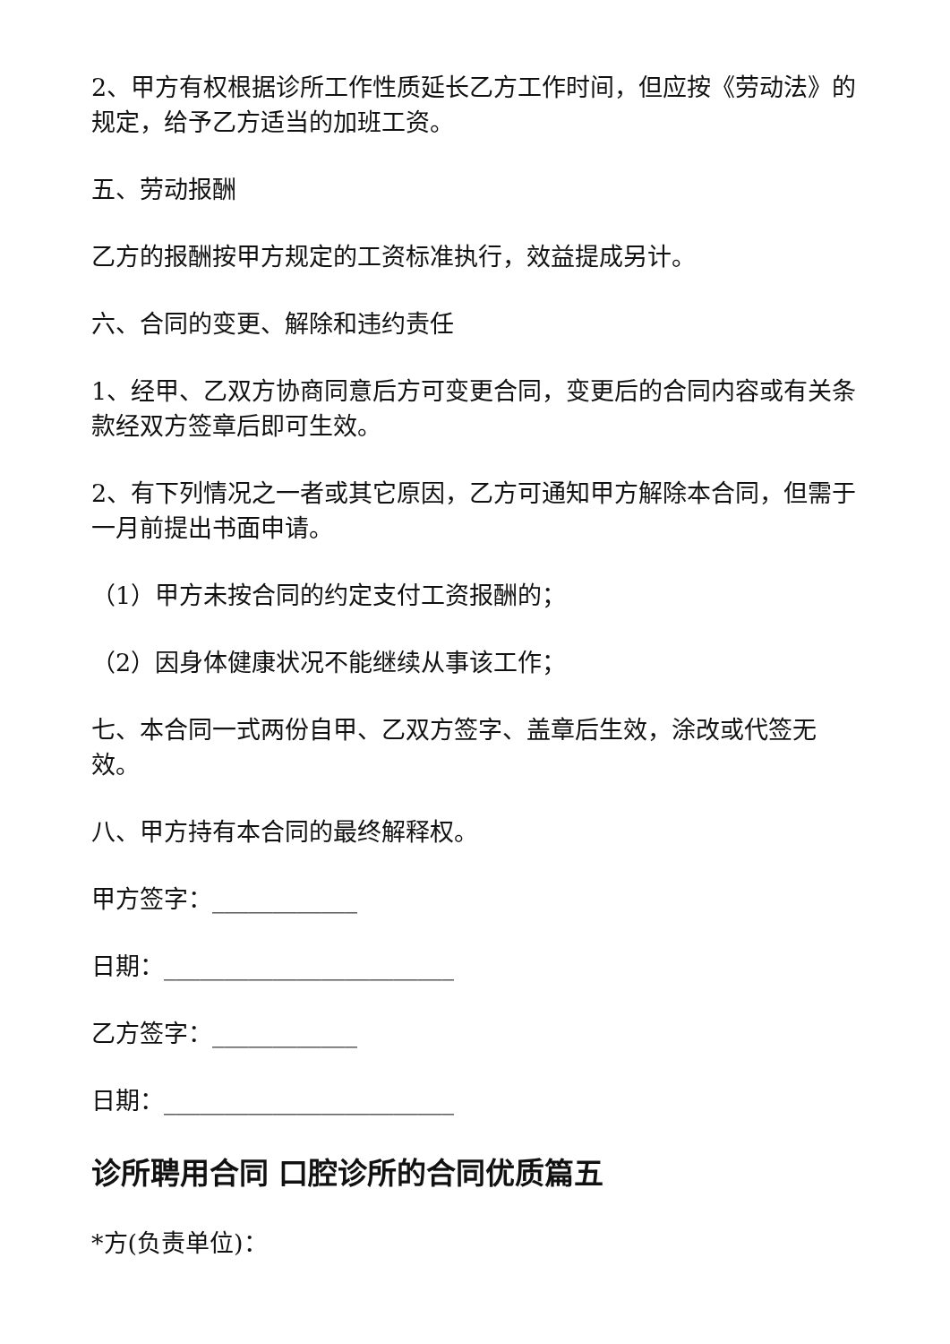2、甲方有权根据诊所工作性质延长乙方工作时间，但应按《劳动法》的规定，给予乙方适当的加班工资。
五、劳动报酬
乙方的报酬按甲方规定的工资标准执行，效益提成另计。
六、合同的变更、解除和违约责任
1、经甲、乙双方协商同意后方可变更合同，变更后的合同内容或有关条款经双方签章后即可生效。
2、有下列情况之一者或其它原因，乙方可通知甲方解除本合同，但需于一月前提出书面申请。
（1）甲方未按合同的约定支付工资报酬的；
（2）因身体健康状况不能继续从事该工作；
七、本合同一式两份自甲、乙双方签字、盖章后生效，涂改或代签无效。
八、甲方持有本合同的最终解释权。
甲方签字：____________
日期：________________________
乙方签字：____________
日期：________________________
诊所聘用合同 口腔诊所的合同优质篇五
*方(负责单位)：